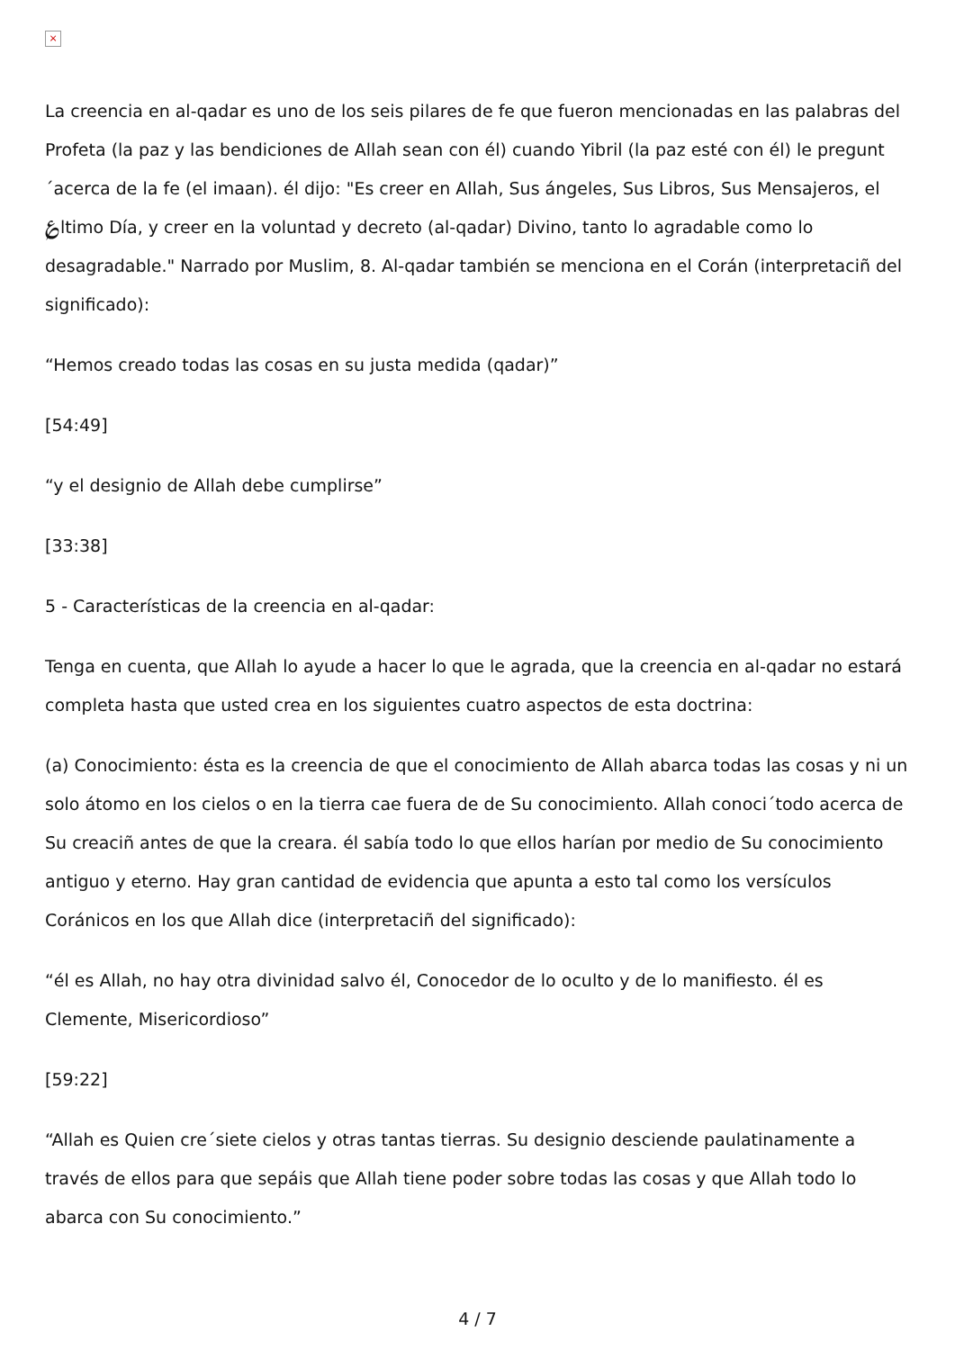×
La creencia en al-qadar es uno de los seis pilares de fe que fueron mencionadas en las palabras del Profeta (la paz y las bendiciones de Allah sean con él) cuando Yibril (la paz esté con él) le pregunt´acerca de la fe (el imaan). él dijo: "Es creer en Allah, Sus ángeles, Sus Libros, Sus Mensajeros, el ؏ltimo Día, y creer en la voluntad y decreto (al-qadar) Divino, tanto lo agradable como lo desagradable." Narrado por Muslim, 8. Al-qadar también se menciona en el Corán (interpretaciñ del significado):
“Hemos creado todas las cosas en su justa medida (qadar)”
[54:49]
“y el designio de Allah debe cumplirse”
[33:38]
5 - Características de la creencia en al-qadar:
Tenga en cuenta, que Allah lo ayude a hacer lo que le agrada, que la creencia en al-qadar no estará completa hasta que usted crea en los siguientes cuatro aspectos de esta doctrina:
(a) Conocimiento: ésta es la creencia de que el conocimiento de Allah abarca todas las cosas y ni un solo átomo en los cielos o en la tierra cae fuera de de Su conocimiento. Allah conoci´todo acerca de Su creaciñ antes de que la creara. él sabía todo lo que ellos harían por medio de Su conocimiento antiguo y eterno. Hay gran cantidad de evidencia que apunta a esto tal como los versículos Coránicos en los que Allah dice (interpretaciñ del significado):
“él es Allah, no hay otra divinidad salvo él, Conocedor de lo oculto y de lo manifiesto. él es Clemente, Misericordioso”
[59:22]
“Allah es Quien cre´siete cielos y otras tantas tierras. Su designio desciende paulatinamente a través de ellos para que sepáis que Allah tiene poder sobre todas las cosas y que Allah todo lo abarca con Su conocimiento.”
4 / 7